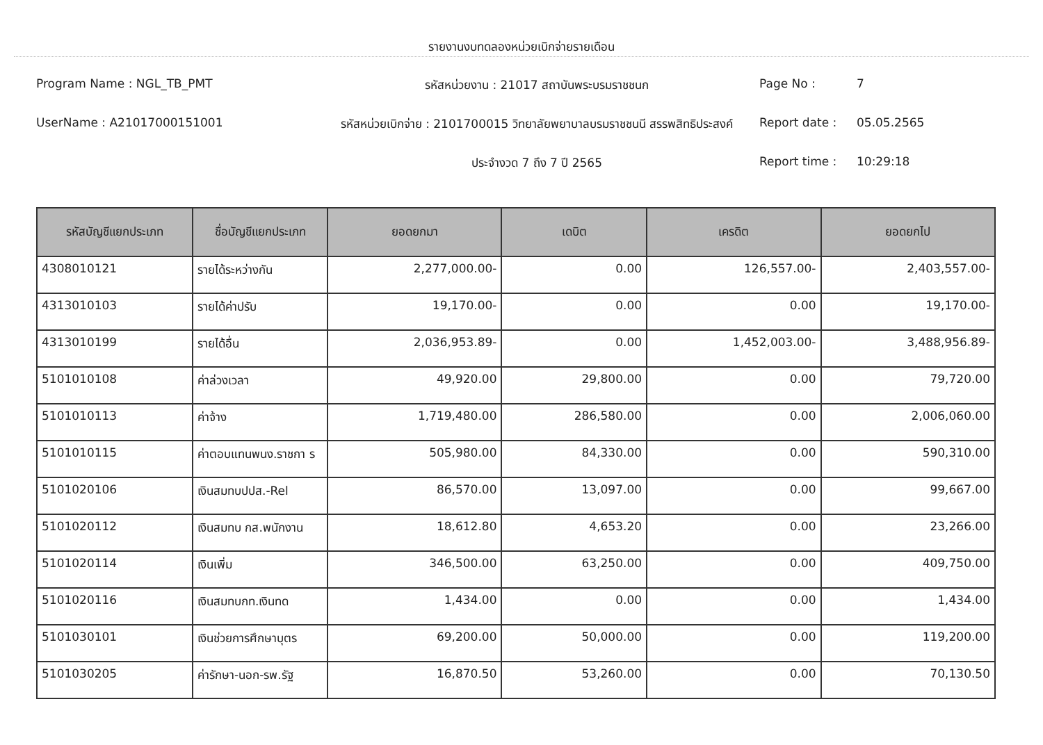รายงานงบทดลองหน่วยเบิกจ่ายรายเดือน
Program Name : NGL_TB_PMT
รหัสหน่วยงาน : 21017 สถาบันพระบรมราชชนก
Page No :
7
UserName : A21017000151001
รหัสหน่วยเบิกจ่าย : 2101700015 วิทยาลัยพยาบาลบรมราชชนนี สรรพสิทธิประสงค์
Report date :
05.05.2565
ประจำงวด 7 ถึง 7 ปี 2565
Report time :
10:29:18
| รหัสบัญชีแยกประเภท | ชื่อบัญชีแยกประเภท | ยอดยกมา | เดบิต | เครดิต | ยอดยกไป |
| --- | --- | --- | --- | --- | --- |
| 4308010121 | รายได้ระหว่างกัน | 2,277,000.00- | 0.00 | 126,557.00- | 2,403,557.00- |
| 4313010103 | รายได้ค่าปรับ | 19,170.00- | 0.00 | 0.00 | 19,170.00- |
| 4313010199 | รายได้อื่น | 2,036,953.89- | 0.00 | 1,452,003.00- | 3,488,956.89- |
| 5101010108 | ค่าล่วงเวลา | 49,920.00 | 29,800.00 | 0.00 | 79,720.00 |
| 5101010113 | ค่าจ้าง | 1,719,480.00 | 286,580.00 | 0.00 | 2,006,060.00 |
| 5101010115 | ค่าตอบแทนพนง.ราชกา ร | 505,980.00 | 84,330.00 | 0.00 | 590,310.00 |
| 5101020106 | เงินสมทบปปส.-Rel | 86,570.00 | 13,097.00 | 0.00 | 99,667.00 |
| 5101020112 | เงินสมทบ กส.พนักงาน | 18,612.80 | 4,653.20 | 0.00 | 23,266.00 |
| 5101020114 | เงินเพิ่ม | 346,500.00 | 63,250.00 | 0.00 | 409,750.00 |
| 5101020116 | เงินสมทบกท.เงินทด | 1,434.00 | 0.00 | 0.00 | 1,434.00 |
| 5101030101 | เงินช่วยการศึกษาบุตร | 69,200.00 | 50,000.00 | 0.00 | 119,200.00 |
| 5101030205 | ค่ารักษา-นอก-รพ.รัฐ | 16,870.50 | 53,260.00 | 0.00 | 70,130.50 |